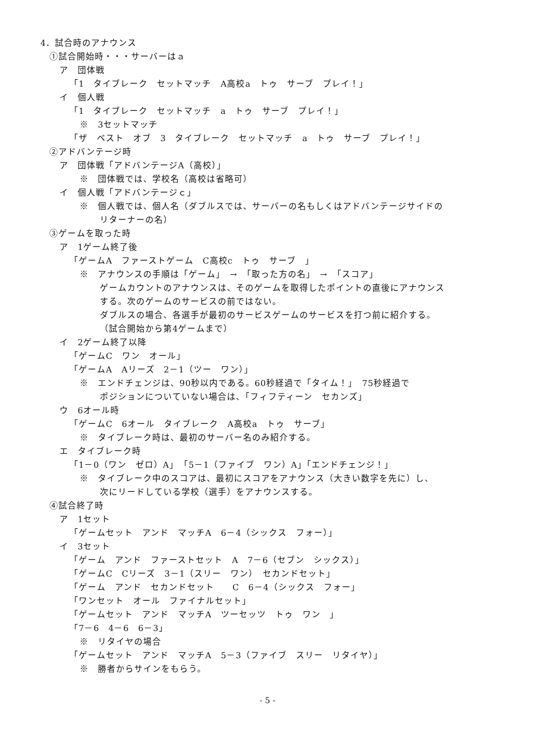4．試合時のアナウンス
①試合開始時・・・サーバーはａ
ア　団体戦
「1　タイブレーク　セットマッチ　A高校a　トゥ　サーブ　プレイ！」
イ　個人戦
「1　タイブレーク　セットマッチ　a　トゥ　サーブ　プレイ！」
※　3セットマッチ
「ザ　ベスト　オブ　3　タイブレーク　セットマッチ　a　トゥ　サーブ　プレイ！」
②アドバンテージ時
ア　団体戦「アドバンテージA（高校）」
※　団体戦では、学校名（高校は省略可）
イ　個人戦「アドバンテージｃ」
※　個人戦では、個人名（ダブルスでは、サーバーの名もしくはアドバンテージサイドの
リターナーの名）
③ゲームを取った時
ア　1ゲーム終了後
「ゲームA　ファーストゲーム　C高校c　トゥ　サーブ　」
※　アナウンスの手順は「ゲーム」　→　「取った方の名」　→　「スコア」
ゲームカウントのアナウンスは、そのゲームを取得したポイントの直後にアナウンス
する。次のゲームのサービスの前ではない。
ダブルスの場合、各選手が最初のサービスゲームのサービスを打つ前に紹介する。
（試合開始から第4ゲームまで）
イ　2ゲーム終了以降
「ゲームC　ワン　オール」
「ゲームA　Aリーズ　2－1（ツー　ワン）」
※　エンドチェンジは、90秒以内である。60秒経過で「タイム！」　75秒経過で
ポジションについていない場合は、「フィフティーン　セカンズ」
ウ　6オール時
「ゲームC　6オール　タイブレーク　A高校a　トゥ　サーブ」
※　タイブレーク時は、最初のサーバー名のみ紹介する。
エ　タイブレーク時
「1－0（ワン　ゼロ）A」　「5－1（ファイブ　ワン）A」「エンドチェンジ！」
※　タイブレーク中のスコアは、最初にスコアをアナウンス（大きい数字を先に）し、
次にリードしている学校（選手）をアナウンスする。
④試合終了時
ア　1セット
「ゲームセット　アンド　マッチA　6－4（シックス　フォー）」
イ　3セット
「ゲーム　アンド　ファーストセット　A　7－6（セブン　シックス）」
「ゲームC　Cリーズ　3－1（スリー　ワン）　セカンドセット」
「ゲーム　アンド　セカンドセット　　C　6－4（シックス　フォー」
「ワンセット　オール　ファイナルセット」
「ゲームセット　アンド　マッチA　ツーセッツ　トゥ　ワン　」
「7－6　4－6　6－3」
※　リタイヤの場合
「ゲームセット　アンド　マッチA　5－3（ファイブ　スリー　リタイヤ）」
※　勝者からサインをもらう。
- 5 -